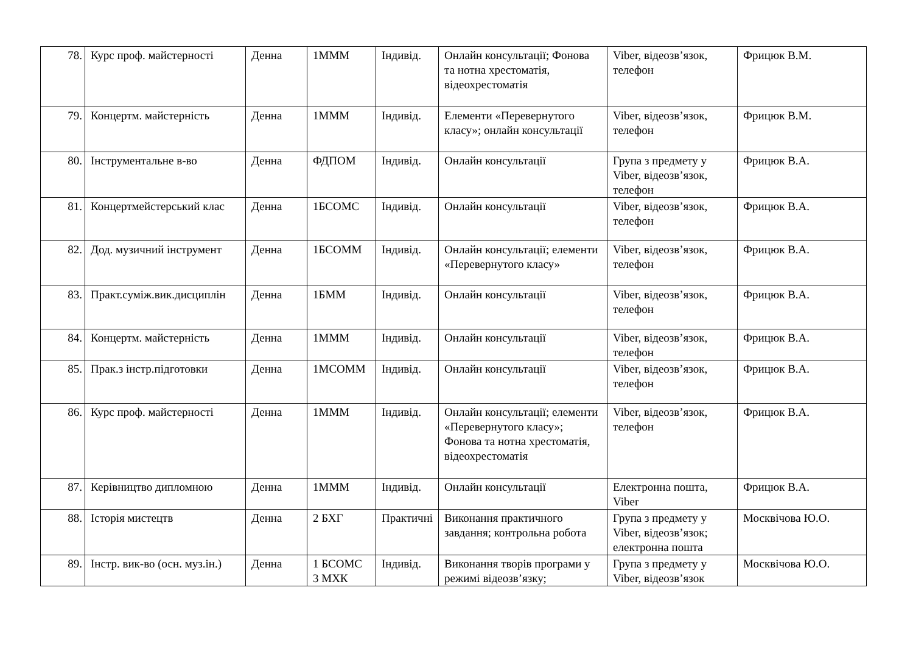| 78. | Курс проф. майстерності | Денна | 1МММ | Індивід. | Онлайн консультації; Фонова та нотна хрестоматія, відеохрестоматія | Viber, відеозв’язок, телефон | Фрицюк В.М. |
| 79. | Концертм. майстерність | Денна | 1МММ | Індивід. | Елементи «Перевернутого класу»; онлайн консультації | Viber, відеозв’язок, телефон | Фрицюк В.М. |
| 80. | Інструментальне в-во | Денна | ФДПОМ | Індивід. | Онлайн консультації | Група з предмету у Viber, відеозв’язок, телефон | Фрицюк В.А. |
| 81. | Концертмейстерський клас | Денна | 1БСОМС | Індивід. | Онлайн консультації | Viber, відеозв’язок, телефон | Фрицюк В.А. |
| 82. | Дод. музичний інструмент | Денна | 1БСОММ | Індивід. | Онлайн консультації; елементи «Перевернутого класу» | Viber, відеозв’язок, телефон | Фрицюк В.А. |
| 83. | Практ.суміж.вик.дисциплін | Денна | 1БММ | Індивід. | Онлайн консультації | Viber, відеозв’язок, телефон | Фрицюк В.А. |
| 84. | Концертм. майстерність | Денна | 1МММ | Індивід. | Онлайн консультації | Viber, відеозв’язок, телефон | Фрицюк В.А. |
| 85. | Прак.з інстр.підготовки | Денна | 1МСОММ | Індивід. | Онлайн консультації | Viber, відеозв’язок, телефон | Фрицюк В.А. |
| 86. | Курс проф. майстерності | Денна | 1МММ | Індивід. | Онлайн консультації; елементи «Перевернутого класу»; Фонова та нотна хрестоматія, відеохрестоматія | Viber, відеозв’язок, телефон | Фрицюк В.А. |
| 87. | Керівництво дипломною | Денна | 1МММ | Індивід. | Онлайн консультації | Електронна пошта, Viber | Фрицюк В.А. |
| 88. | Історія мистецтв | Денна | 2 БХГ | Практичні | Виконання практичного завдання; контрольна робота | Група з предмету у Viber, відеозв’язок; електронна пошта | Москвічова Ю.О. |
| 89. | Інстр. вик-во (осн. муз.ін.) | Денна | 1 БСОМС 3 МХК | Індивід. | Виконання творів програми у режимі відеозв’язку; | Група з предмету у Viber, відеозв’язок | Москвічова Ю.О. |